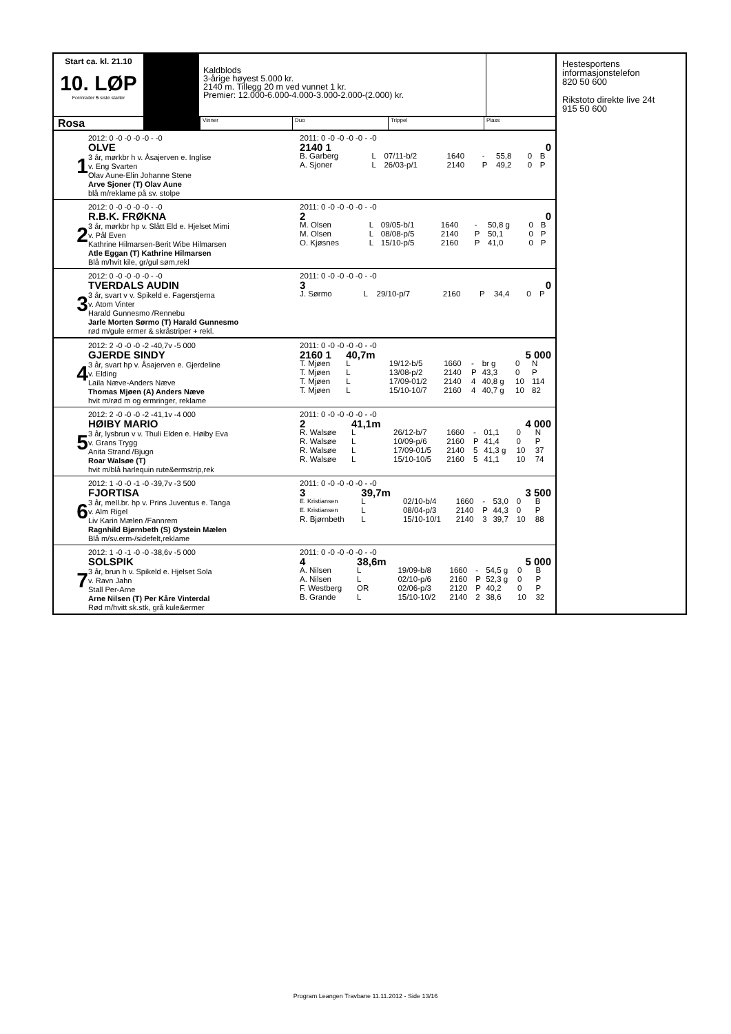Start ca. kl. 21.10
10. LØP
Formrader 5 siste starter
Kaldblods
3-årige høyest 5.000 kr.
2140 m. Tillegg 20 m ved vunnet 1 kr.
Premier: 12.000-6.000-4.000-3.000-2.000-(2.000) kr.
Rosa
Vinner Duo Trippel Plass
1
2012: 0 -0 -0 -0 -0 - -0
OLVE
3 år, mørkbr h v. Åsajerven e. Inglise
v. Eng Svarten
Olav Aune-Elin Johanne Stene
Arve Sjoner (T) Olav Aune
blå m/reklame på sv. stolpe
| 2011: 0 -0 -0 -0 -0 - -0 | | | | | | | |
| 2140 1 | | | | | | 0 | |
| B. Garberg | L | 07/11-b/2 | 1640 | - | 55,8 | 0 | B |
| A. Sjoner | L | 26/03-p/1 | 2140 | P | 49,2 | 0 | P |
2
2012: 0 -0 -0 -0 -0 - -0
R.B.K. FRØKNA
3 år, mørkbr hp v. Slått Eld e. Hjelset Mimi
v. Pål Even
Kathrine Hilmarsen-Berit Wibe Hilmarsen
Atle Eggan (T) Kathrine Hilmarsen
Blå m/hvit kile, gr/gul søm,rekl
| 2011: 0 -0 -0 -0 -0 - -0 | | | | | | | |
| 2 | | | | | | 0 | |
| M. Olsen | L | 09/05-b/1 | 1640 | - | 50,8 g | 0 | B |
| M. Olsen | L | 08/08-p/5 | 2140 | P | 50,1 | 0 | P |
| O. Kjøsnes | L | 15/10-p/5 | 2160 | P | 41,0 | 0 | P |
3
2012: 0 -0 -0 -0 -0 - -0
TVERDALS AUDIN
3 år, svart v v. Spikeld e. Fagerstjerna
v. Atom Vinter
Harald Gunnesmo /Rennebu
Jarle Morten Sørmo (T) Harald Gunnesmo
rød m/gule ermer & skråstriper + rekl.
| 2011: 0 -0 -0 -0 -0 - -0 | | | | | | | |
| 3 | | | | | | 0 | |
| J. Sørmo | L | 29/10-p/7 | 2160 | P | 34,4 | 0 | P |
4
2012: 2 -0 -0 -0 -2 -40,7v -5 000
GJERDE SINDY
3 år, svart hp v. Åsajerven e. Gjerdeline
v. Elding
Laila Næve-Anders Næve
Thomas Mjøen (A) Anders Næve
hvit m/rød m og ermringer, reklame
| 2011: 0 -0 -0 -0 -0 - -0 | | | | | | | |
| 2160 1 | 40,7m | | | | | 5 000 | |
| T. Mjøen | L | 19/12-b/5 | 1660 | - | br g | 0 | N |
| T. Mjøen | L | 13/08-p/2 | 2140 | P | 43,3 | 0 | P |
| T. Mjøen | L | 17/09-01/2 | 2140 | 4 | 40,8 g | 10 | 114 |
| T. Mjøen | L | 15/10-10/7 | 2160 | 4 | 40,7 g | 10 | 82 |
5
2012: 2 -0 -0 -0 -2 -41,1v -4 000
HØIBY MARIO
3 år, lysbrun v v. Thuli Elden e. Høiby Eva
v. Grans Trygg
Anita Strand /Bjugn
Roar Walsøe (T)
hvit m/blå harlequin rute&ermstrip,rek
| 2011: 0 -0 -0 -0 -0 - -0 | | | | | | | |
| 2 | 41,1m | | | | | 4 000 | |
| R. Walsøe | L | 26/12-b/7 | 1660 | - | 01,1 | 0 | N |
| R. Walsøe | L | 10/09-p/6 | 2160 | P | 41,4 | 0 | P |
| R. Walsøe | L | 17/09-01/5 | 2140 | 5 | 41,3 g | 10 | 37 |
| R. Walsøe | L | 15/10-10/5 | 2160 | 5 | 41,1 | 10 | 74 |
6
2012: 1 -0 -0 -1 -0 -39,7v -3 500
FJORTISA
3 år, mell.br. hp v. Prins Juventus e. Tanga
v. Alm Rigel
Liv Karin Mælen /Fannrem
Ragnhild Bjørnbeth (S) Øystein Mælen
Blå m/sv.erm-/sidefelt,reklame
| 2011: 0 -0 -0 -0 -0 - -0 | | | | | | | |
| 3 | 39,7m | | | | | 3 500 | |
| E. Kristiansen | L | 02/10-b/4 | 1660 | - | 53,0 | 0 | B |
| E. Kristiansen | L | 08/04-p/3 | 2140 | P | 44,3 | 0 | P |
| R. Bjørnbeth | L | 15/10-10/1 | 2140 | 3 | 39,7 | 10 | 88 |
7
2012: 1 -0 -1 -0 -0 -38,6v -5 000
SOLSPIK
3 år, brun h v. Spikeld e. Hjelset Sola
v. Ravn Jahn
Stall Per-Arne
Arne Nilsen (T) Per Kåre Vinterdal
Rød m/hvitt sk.stk, grå kule&ermer
| 2011: 0 -0 -0 -0 -0 - -0 | | | | | | | |
| 4 | 38,6m | | | | | 5 000 | |
| A. Nilsen | L | 19/09-b/8 | 1660 | - | 54,5 g | 0 | B |
| A. Nilsen | L | 02/10-p/6 | 2160 | P | 52,3 g | 0 | P |
| F. Westberg | OR | 02/06-p/3 | 2120 | P | 40,2 | 0 | P |
| B. Grande | L | 15/10-10/2 | 2140 | 2 | 38,6 | 10 | 32 |
Hestesportens
informasjonstelefon
820 50 600
Rikstoto direkte live 24t
915 50 600
Program Leangen Travbane 11.11.2012 - Side 13/16